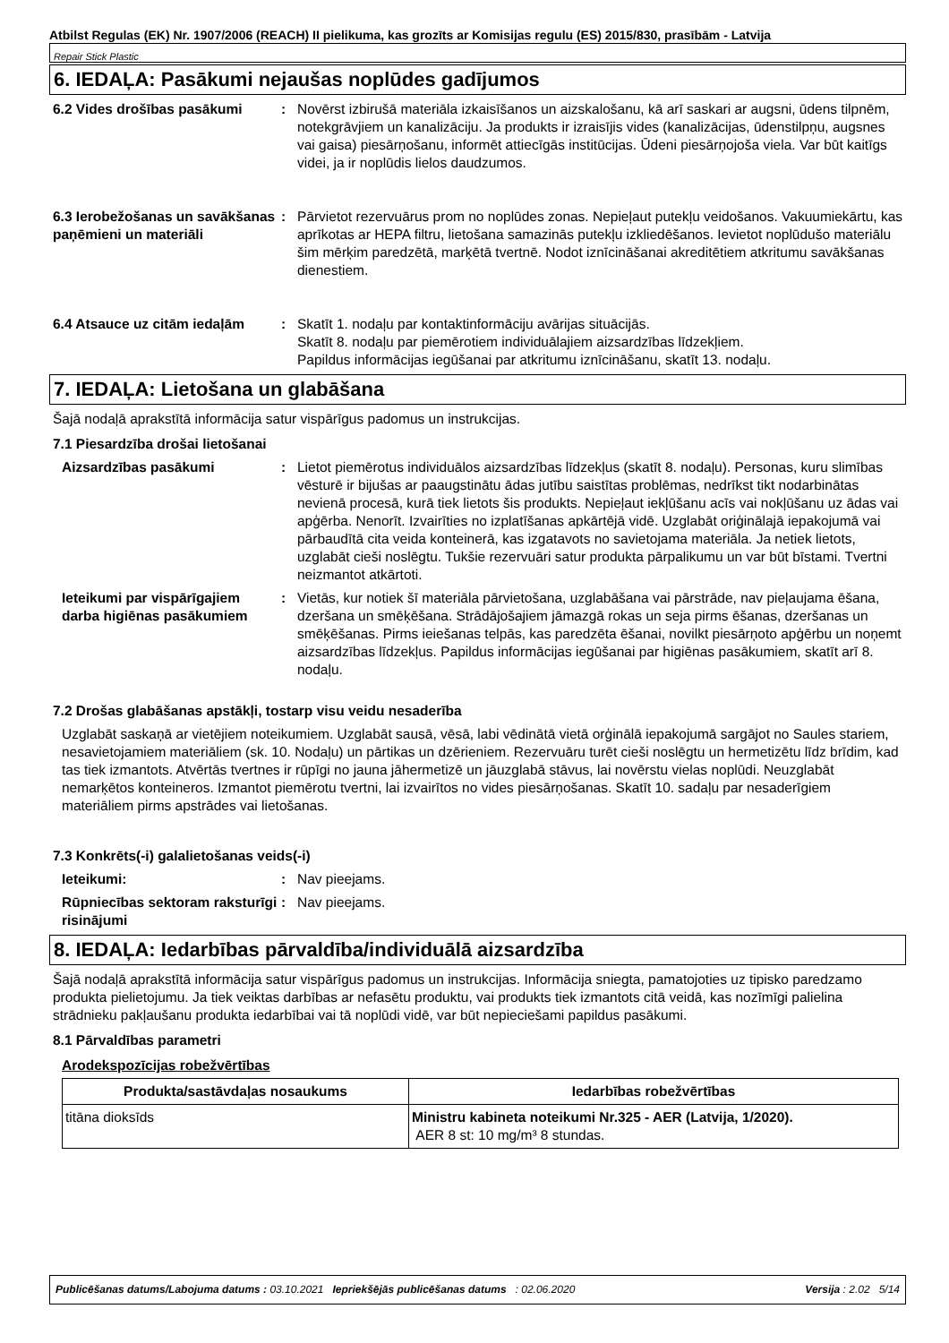Atbilst Regulas (EK) Nr. 1907/2006 (REACH) II pielikuma, kas grozīts ar Komisijas regulu (ES) 2015/830, prasībām - Latvija
Repair Stick Plastic
6. IEDAĻA: Pasākumi nejaušas noplūdes gadījumos
6.2 Vides drošības pasākumi : Novērst izbirušā materiāla izkaisīšanos un aizskalošanu, kā arī saskari ar augsni, ūdens tilpnēm, notekgrāvjiem un kanalizāciju. Ja produkts ir izraisījis vides (kanalizācijas, ūdenstilpņu, augsnes vai gaisa) piesārņošanu, informēt attiecīgās institūcijas. Ūdeni piesārņojoša viela. Var būt kaitīgs videi, ja ir noplūdis lielos daudzumos.
6.3 Ierobežošanas un savākšanas paņēmieni un materiāli
: Pārvietot rezervuārus prom no noplūdes zonas. Nepieļaut putekļu veidošanos. Vakuumiekārtu, kas aprīkotas ar HEPA filtru, lietošana samazinās putekļu izkliedēšanos. Ievietot noplūdušo materiālu šim mērķim paredzētā, marķētā tvertnē. Nodot iznīcināšanai akreditētiem atkritumu savākšanas dienestiem.
6.4 Atsauce uz citām iedaļām
: Skatīt 1. nodaļu par kontaktinformāciju avārijas situācijās.
Skatīt 8. nodaļu par piemērotiem individuālajiem aizsardzības līdzekļiem.
Papildus informācijas iegūšanai par atkritumu iznīcināšanu, skatīt 13. nodaļu.
7. IEDAĻA: Lietošana un glabāšana
Šajā nodaļā aprakstītā informācija satur vispārīgus padomus un instrukcijas.
7.1 Piesardzība drošai lietošanai
Aizsardzības pasākumi : Lietot piemērotus individuālos aizsardzības līdzekļus (skatīt 8. nodaļu). Personas, kuru slimības vēsturē ir bijušas ar paaugstinātu ādas jutību saistītas problēmas, nedrīkst tikt nodarbinātas nevienā procesā, kurā tiek lietots šis produkts. Nepieļaut iekļūšanu acīs vai nokļūšanu uz ādas vai apģērba. Nenorīt. Izvairīties no izplatīšanas apkārtējā vidē. Uzglabāt oriģinālajā iepakojumā vai pārbaudītā cita veida konteinerā, kas izgatavots no savietojama materiāla. Ja netiek lietots, uzglabāt cieši noslēgtu. Tukšie rezervuāri satur produkta pārpalikumu un var būt bīstami. Tvertni neizmantot atkārtoti.
Ieteikumi par vispārīgajiem darba higiēnas pasākumiem
: Vietās, kur notiek šī materiāla pārvietošana, uzglabāšana vai pārstrāde, nav pieļaujama ēšana, dzeršana un smēķēšana. Strādājošajiem jāmazgā rokas un seja pirms ēšanas, dzeršanas un smēķēšanas. Pirms ieiešanas telpās, kas paredzēta ēšanai, novilkt piesārņoto apģērbu un noņemt aizsardzības līdzekļus. Papildus informācijas iegūšanai par higiēnas pasākumiem, skatīt arī 8. nodaļu.
7.2 Drošas glabāšanas apstākļi, tostarp visu veidu nesaderība
Uzglabāt saskaņā ar vietējiem noteikumiem. Uzglabāt sausā, vēsā, labi vēdinātā vietā orģinālā iepakojumā sargājot no Saules stariem, nesavietojamiem materiāliem (sk. 10. Nodaļu) un pārtikas un dzērieniem. Rezervuāru turēt cieši noslēgtu un hermetizētu līdz brīdim, kad tas tiek izmantots. Atvērtās tvertnes ir rūpīgi no jauna jāhermetizē un jāuzglabā stāvus, lai novērstu vielas noplūdi. Neuzglabāt nemarķētos konteineros. Izmantot piemērotu tvertni, lai izvairītos no vides piesārņošanas. Skatīt 10. sadaļu par nesaderīgiem materiāliem pirms apstrādes vai lietošanas.
7.3 Konkrēts(-i) galalietošanas veids(-i)
Ieteikumi: : Nav pieejams.
Rūpniecības sektoram raksturīgi risinājumi
: Nav pieejams.
8. IEDAĻA: Iedarbības pārvaldība/individuālā aizsardzība
Šajā nodaļā aprakstītā informācija satur vispārīgus padomus un instrukcijas. Informācija sniegta, pamatojoties uz tipisko paredzamo produkta pielietojumu. Ja tiek veiktas darbības ar nefasētu produktu, vai produkts tiek izmantots citā veidā, kas nozīmīgi palielina strādnieku pakļaušanu produkta iedarbībai vai tā noplūdi vidē, var būt nepieciešami papildus pasākumi.
8.1 Pārvaldības parametri
Arodekspozīcijas robežvērtības
| Produkta/sastāvdaļas nosaukums | Iedarbības robežvērtības |
| --- | --- |
| titāna dioksīds | Ministru kabineta noteikumi Nr.325 - AER (Latvija, 1/2020). AER 8 st: 10 mg/m³ 8 stundas. |
Publicēšanas datums/Labojuma datums : 03.10.2021 Iepriekšējās publicēšanas datums: 02.06.2020 Versija : 2.02 5/14